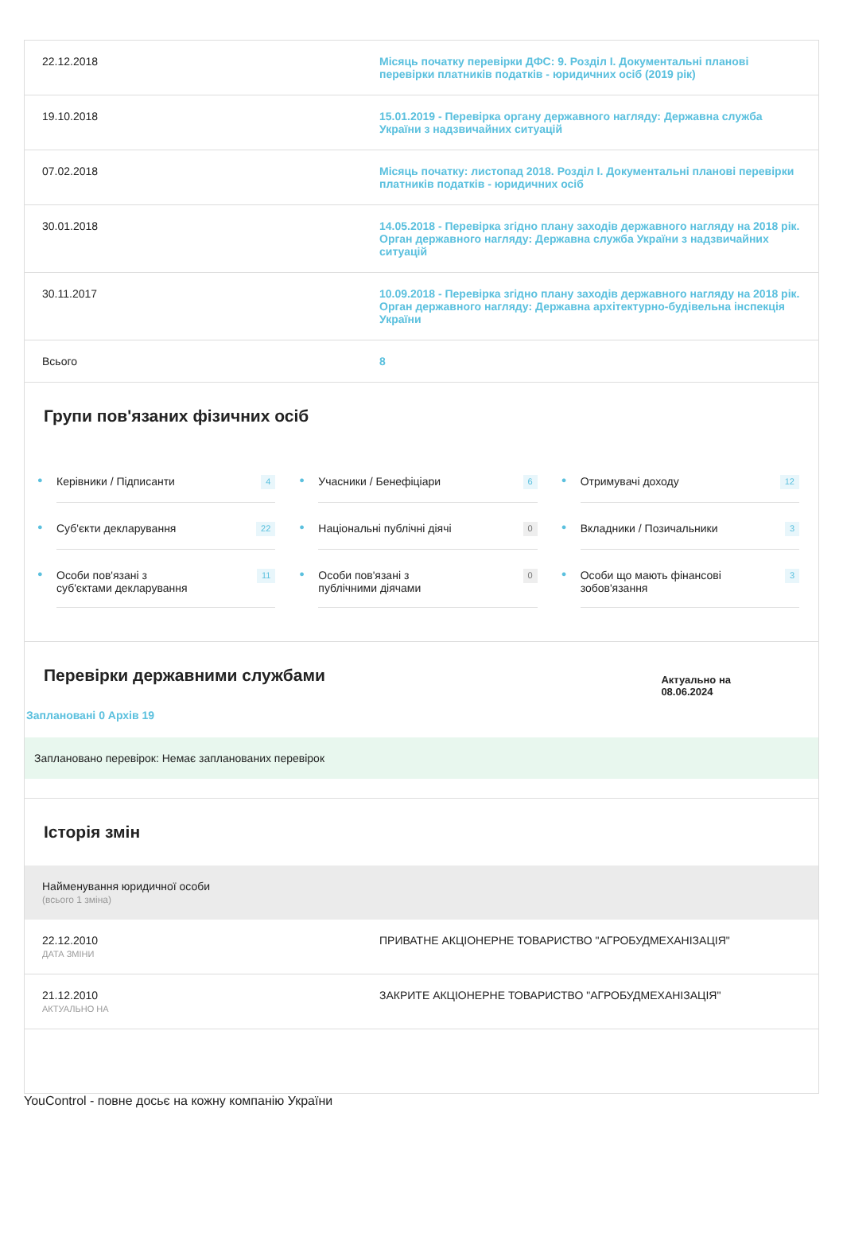| 22.12.2018 | Місяць початку перевірки ДФС: 9. Розділ I. Документальні планові перевірки платників податків - юридичних осіб (2019 рік) |
| 19.10.2018 | 15.01.2019 - Перевірка органу державного нагляду: Державна служба України з надзвичайних ситуацій |
| 07.02.2018 | Місяць початку: листопад 2018. Розділ I. Документальні планові перевірки платників податків - юридичних осіб |
| 30.01.2018 | 14.05.2018 - Перевірка згідно плану заходів державного нагляду на 2018 рік. Орган державного нагляду: Державна служба України з надзвичайних ситуацій |
| 30.11.2017 | 10.09.2018 - Перевірка згідно плану заходів державного нагляду на 2018 рік. Орган державного нагляду: Державна архітектурно-будівельна інспекція України |
| Всього | 8 |
Групи пов'язаних фізичних осіб
●
Керівники / Підписанти 4
●
Учасники / Бенефіціари 6
●
Отримувачі доходу 12
●
Суб'єкти декларування 22
●
Національні публічні діячі 0
●
Вкладники / Позичальники 3
●
Особи пов'язані з
суб'єктами декларування 11
●
Особи пов'язані з
публічними діячами 0
●
Особи що мають фінансові
зобов'язання 3
Перевірки державними службами
Актуально на
08.06.2024
Заплановані 0 Архів 19
Заплановано перевірок: Немає запланованих перевірок
Історія змін
Найменування юридичної особи
(всього 1 зміна)
| 22.12.2010 ДАТА ЗМІНИ | ПРИВАТНЕ АКЦІОНЕРНЕ ТОВАРИСТВО "АГРОБУДМЕХАНІЗАЦІЯ" |
| 21.12.2010 АКТУАЛЬНО НА | ЗАКРИТЕ АКЦІОНЕРНЕ ТОВАРИСТВО "АГРОБУДМЕХАНІЗАЦІЯ" |
YouControl - повне досьє на кожну компанію України